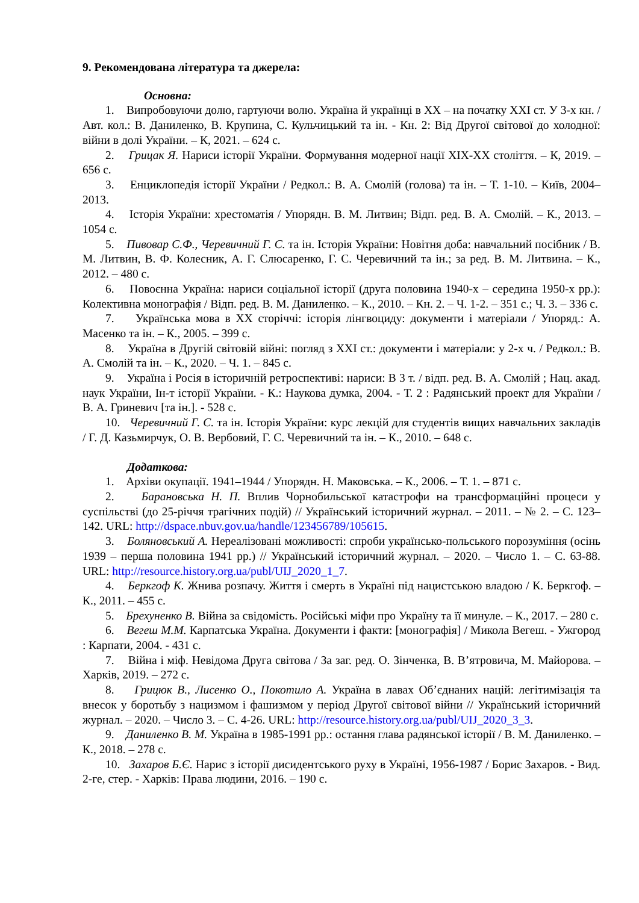9. Рекомендована література та джерела:
Основна:
1. Випробовуючи долю, гартуючи волю. Україна й українці в ХХ – на початку ХХІ ст. У 3-х кн. / Авт. кол.: В. Даниленко, В. Крупина, С. Кульчицький та ін. - Кн. 2: Від Другої світової до холодної: війни в долі України. – К, 2021. – 624 с.
2. Грицак Я. Нариси історії України. Формування модерної нації ХІХ-ХХ століття. – К, 2019. – 656 с.
3. Енциклопедія історії України / Редкол.: В. А. Смолій (голова) та ін. – Т. 1-10. – Київ, 2004–2013.
4. Історія України: хрестоматія / Упорядн. В. М. Литвин; Відп. ред. В. А. Смолій. – К., 2013. – 1054 с.
5. Пивовар С.Ф., Черевичний Г. С. та ін. Історія України: Новітня доба: навчальний посібник / В. М. Литвин, В. Ф. Колесник, А. Г. Слюсаренко, Г. С. Черевичний та ін.; за ред. В. М. Литвина. – К., 2012. – 480 с.
6. Повоєнна Україна: нариси соціальної історії (друга половина 1940-х – середина 1950-х рр.): Колективна монографія / Відп. ред. В. М. Даниленко. – К., 2010. – Кн. 2. – Ч. 1-2. – 351 с.; Ч. 3. – 336 с.
7. Українська мова в ХХ сторіччі: історія лінгвоциду: документи і матеріали / Упоряд.: А. Масенко та ін. – К., 2005. – 399 с.
8. Україна в Другій світовій війні: погляд з ХХІ ст.: документи і матеріали: у 2-х ч. / Редкол.: В. А. Смолій та ін. – К., 2020. – Ч. 1. – 845 с.
9. Україна і Росія в історичній ретроспективі: нариси: В 3 т. / відп. ред. В. А. Смолій ; Нац. акад. наук України, Ін-т історії України. - К.: Наукова думка, 2004. - Т. 2 : Радянський проект для України / В. А. Гриневич [та ін.]. - 528 с.
10. Черевичний Г. С. та ін. Історія України: курс лекцій для студентів вищих навчальних закладів / Г. Д. Казьмирчук, О. В. Вербовий, Г. С. Черевичний та ін. – К., 2010. – 648 с.
Додаткова:
1. Архіви окупації. 1941–1944 / Упорядн. Н. Маковська. – К., 2006. – Т. 1. – 871 с.
2. Барановська Н. П. Вплив Чорнобильської катастрофи на трансформаційні процеси у суспільстві (до 25-річчя трагічних подій) // Український історичний журнал. – 2011. – № 2. – С. 123–142. URL: http://dspace.nbuv.gov.ua/handle/123456789/105615.
3. Боляновський А. Нереалізовані можливості: спроби українсько-польського порозуміння (осінь 1939 – перша половина 1941 рр.) // Український історичний журнал. – 2020. – Число 1. – С. 63-88. URL: http://resource.history.org.ua/publ/UIJ_2020_1_7.
4. Беркгоф К. Жнива розпачу. Життя і смерть в Україні під нацистською владою / К. Беркгоф. – К., 2011. – 455 с.
5. Брехуненко В. Війна за свідомість. Російські міфи про Україну та її минуле. – К., 2017. – 280 с.
6. Вегеш М.М. Карпатська Україна. Документи і факти: [монографія] / Микола Вегеш. - Ужгород : Карпати, 2004. - 431 с.
7. Війна і міф. Невідома Друга світова / За заг. ред. О. Зінченка, В. В’ятровича, М. Майорова. – Харків, 2019. – 272 с.
8. Грицюк В., Лисенко О., Покотило А. Україна в лавах Об’єднаних націй: легітимізація та внесок у боротьбу з нацизмом і фашизмом у період Другої світової війни // Український історичний журнал. – 2020. – Число 3. – С. 4-26. URL: http://resource.history.org.ua/publ/UIJ_2020_3_3.
9. Даниленко В. М. Україна в 1985-1991 рр.: остання глава радянської історії / В. М. Даниленко. – К., 2018. – 278 с.
10. Захаров Б.Є. Нарис з історії дисидентського руху в Україні, 1956-1987 / Борис Захаров. - Вид. 2-ге, стер. - Харків: Права людини, 2016. – 190 с.